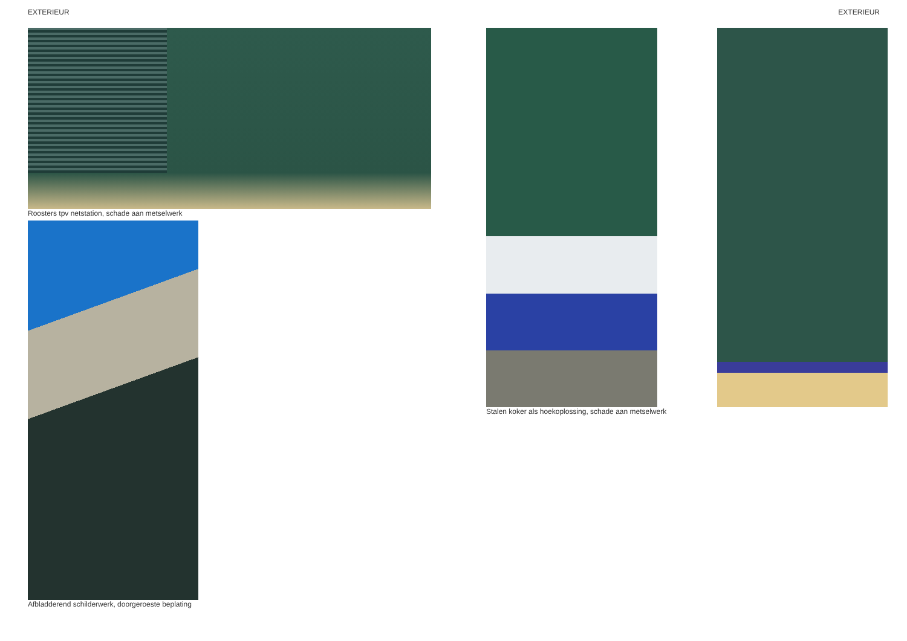EXTERIEUR EXTERIEUR
Roosters tpv netstation, schade aan metselwerk
Afbladderend schilderwerk, doorgeroeste beplating
Stalen koker als hoekoplossing, schade aan metselwerk